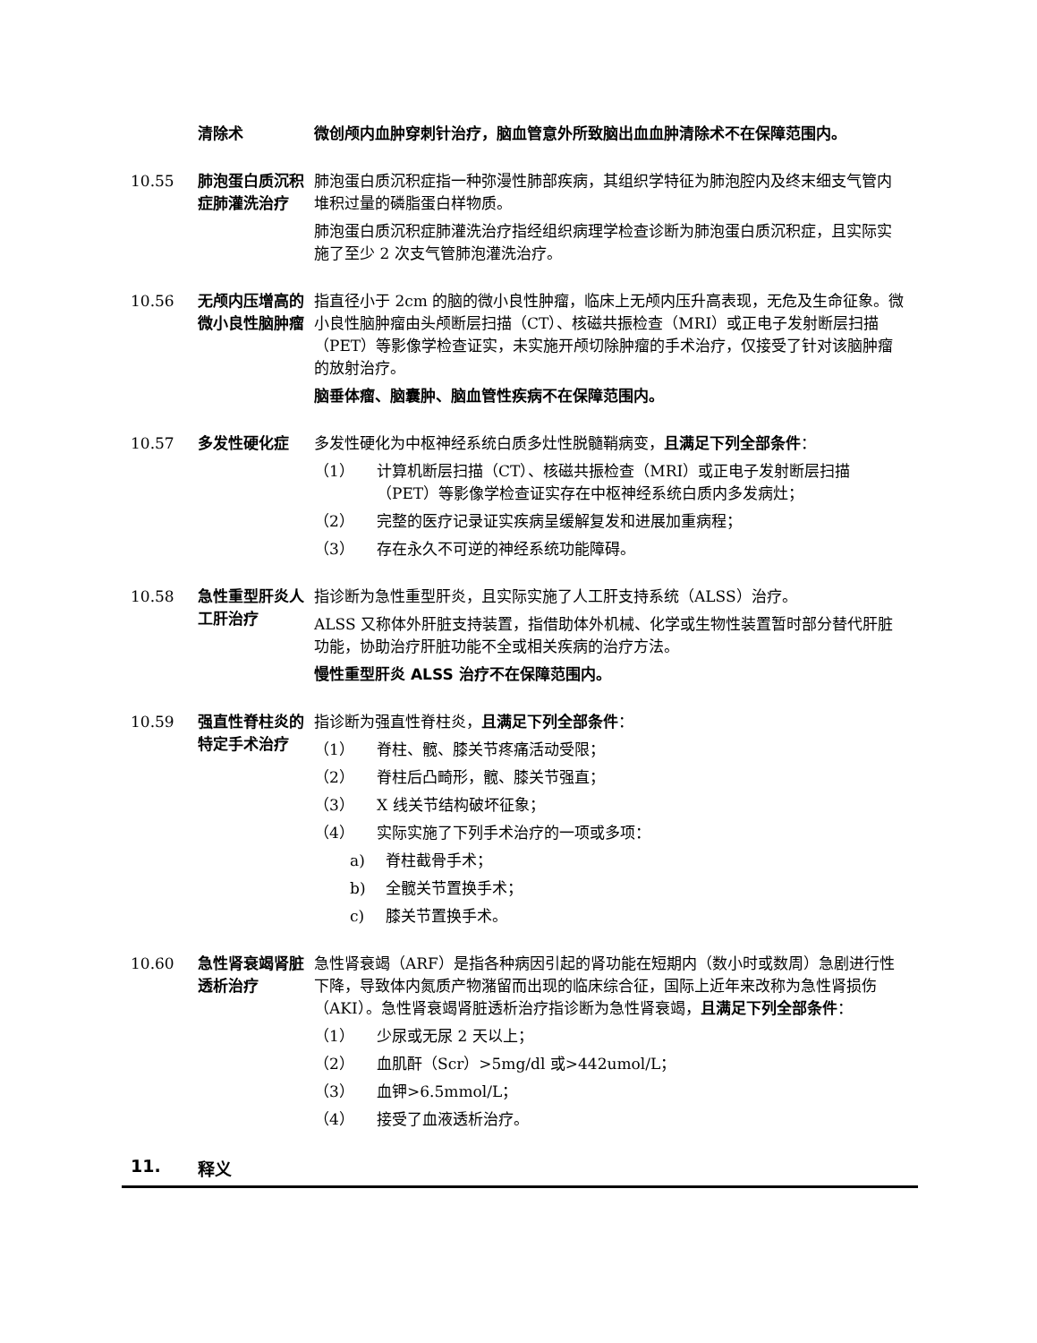清除术 微创颅内血肿穿刺针治疗，脑血管意外所致脑出血血肿清除术不在保障范围内。
10.55 肺泡蛋白质沉积症肺灌洗治疗
肺泡蛋白质沉积症指一种弥漫性肺部疾病，其组织学特征为肺泡腔内及终末细支气管内堆积过量的磷脂蛋白样物质。
肺泡蛋白质沉积症肺灌洗治疗指经组织病理学检查诊断为肺泡蛋白质沉积症，且实际实施了至少 2 次支气管肺泡灌洗治疗。
10.56 无颅内压增高的微小良性脑肿瘤
指直径小于 2cm 的脑的微小良性肿瘤，临床上无颅内压升高表现，无危及生命征象。微小良性脑肿瘤由头颅断层扫描（CT）、核磁共振检查（MRI）或正电子发射断层扫描（PET）等影像学检查证实，未实施开颅切除肿瘤的手术治疗，仅接受了针对该脑肿瘤的放射治疗。
脑垂体瘤、脑囊肿、脑血管性疾病不在保障范围内。
10.57 多发性硬化症 多发性硬化为中枢神经系统白质多灶性脱髓鞘病变，且满足下列全部条件：
（1） 计算机断层扫描（CT）、核磁共振检查（MRI）或正电子发射断层扫描（PET）等影像学检查证实存在中枢神经系统白质内多发病灶；
（2） 完整的医疗记录证实疾病呈缓解复发和进展加重病程；
（3） 存在永久不可逆的神经系统功能障碍。
10.58 急性重型肝炎人工肝治疗
指诊断为急性重型肝炎，且实际实施了人工肝支持系统（ALSS）治疗。
ALSS 又称体外肝脏支持装置，指借助体外机械、化学或生物性装置暂时部分替代肝脏功能，协助治疗肝脏功能不全或相关疾病的治疗方法。
慢性重型肝炎 ALSS 治疗不在保障范围内。
10.59 强直性脊柱炎的特定手术治疗
指诊断为强直性脊柱炎，且满足下列全部条件：
（1） 脊柱、髋、膝关节疼痛活动受限；
（2） 脊柱后凸畸形，髋、膝关节强直；
（3） X 线关节结构破坏征象；
（4） 实际实施了下列手术治疗的一项或多项：
a) 脊柱截骨手术；
b) 全髋关节置换手术；
c) 膝关节置换手术。
10.60 急性肾衰竭肾脏透析治疗
急性肾衰竭（ARF）是指各种病因引起的肾功能在短期内（数小时或数周）急剧进行性下降，导致体内氮质产物潴留而出现的临床综合征，国际上近年来改称为急性肾损伤（AKI）。急性肾衰竭肾脏透析治疗指诊断为急性肾衰竭，且满足下列全部条件：
（1） 少尿或无尿 2 天以上；
（2） 血肌酐（Scr）>5mg/dl 或>442umol/L；
（3） 血钾>6.5mmol/L；
（4） 接受了血液透析治疗。
11. 释义